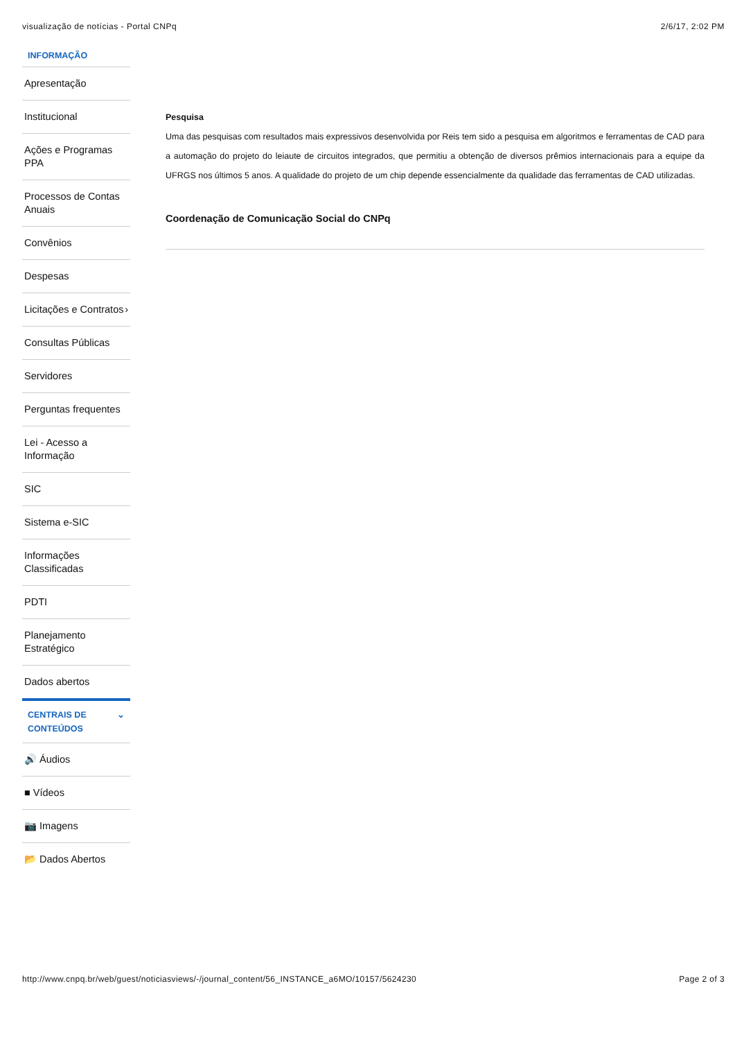visualização de notícias - Portal CNPq 2/6/17, 2:02 PM
INFORMAÇÃO
Apresentação
Institucional
Ações e Programas PPA
Processos de Contas Anuais
Convênios
Despesas
Licitações e Contratos ›
Consultas Públicas
Servidores
Perguntas frequentes
Lei - Acesso a Informação
SIC
Sistema e-SIC
Informações Classificadas
PDTI
Planejamento Estratégico
Dados abertos
CENTRAIS DE CONTEÚDOS ⌄
🔊 Áudios
■ Vídeos
📷 Imagens
📂 Dados Abertos
Pesquisa
Uma das pesquisas com resultados mais expressivos desenvolvida por Reis tem sido a pesquisa em algoritmos e ferramentas de CAD para a automação do projeto do leiaute de circuitos integrados, que permitiu a obtenção de diversos prêmios internacionais para a equipe da UFRGS nos últimos 5 anos. A qualidade do projeto de um chip depende essencialmente da qualidade das ferramentas de CAD utilizadas.
Coordenação de Comunicação Social do CNPq
http://www.cnpq.br/web/guest/noticiasviews/-/journal_content/56_INSTANCE_a6MO/10157/5624230 Page 2 of 3